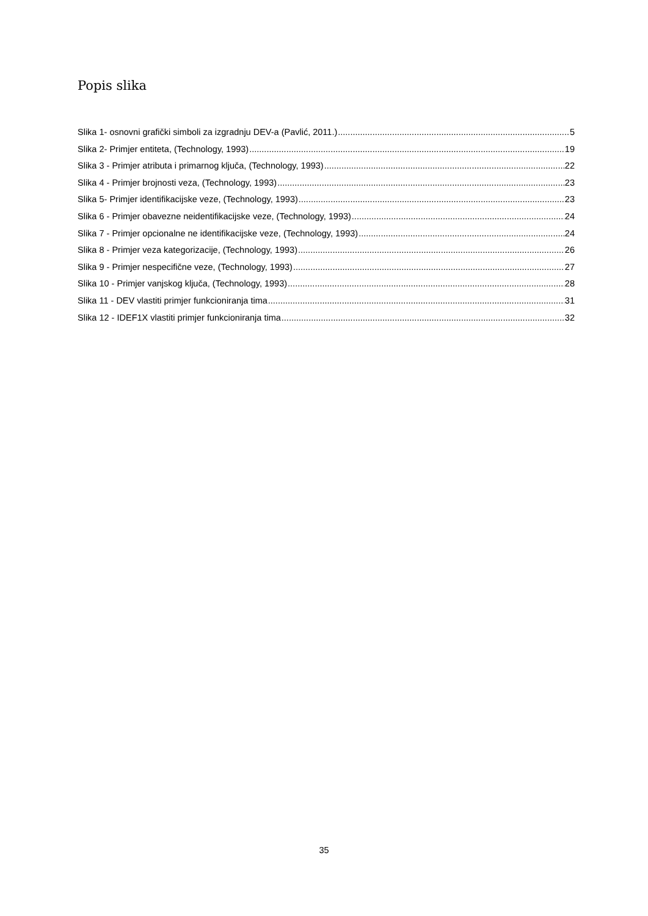Popis slika
Slika 1- osnovni grafički simboli za izgradnju DEV-a (Pavlić, 2011.) 5
Slika 2- Primjer entiteta, (Technology, 1993) 19
Slika 3 - Primjer atributa i primarnog ključa, (Technology, 1993) 22
Slika 4 - Primjer brojnosti veza, (Technology, 1993) 23
Slika 5- Primjer identifikacijske veze, (Technology, 1993) 23
Slika 6 - Primjer obavezne neidentifikacijske veze, (Technology, 1993) 24
Slika 7 - Primjer opcionalne ne identifikacijske veze, (Technology, 1993) 24
Slika 8 - Primjer veza kategorizacije, (Technology, 1993) 26
Slika 9 - Primjer nespecifične veze, (Technology, 1993) 27
Slika 10 - Primjer vanjskog ključa, (Technology, 1993) 28
Slika 11 - DEV vlastiti primjer funkcioniranja tima 31
Slika 12 - IDEF1X vlastiti primjer funkcioniranja tima 32
35